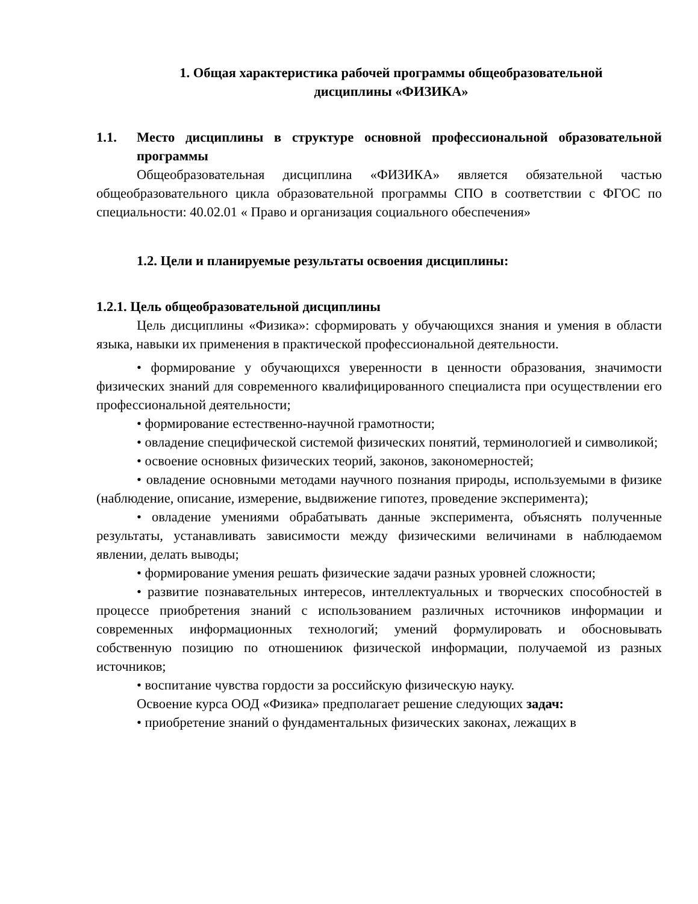1. Общая характеристика рабочей программы общеобразовательной
дисциплины «ФИЗИКА»
1.1. Место дисциплины в структуре основной профессиональной образовательной программы
Общеобразовательная дисциплина «ФИЗИКА» является обязательной частью общеобразовательного цикла образовательной программы СПО в соответствии с ФГОС по специальности: 40.02.01 « Право и организация социального обеспечения»
1.2. Цели и планируемые результаты освоения дисциплины:
1.2.1. Цель общеобразовательной дисциплины
Цель дисциплины «Физика»: сформировать у обучающихся знания и умения в области языка, навыки их применения в практической профессиональной деятельности.
• формирование у обучающихся уверенности в ценности образования, значимости физических знаний для современного квалифицированного специалиста при осуществлении его профессиональной деятельности;
• формирование естественно-научной грамотности;
• овладение специфической системой физических понятий, терминологией и символикой;
• освоение основных физических теорий, законов, закономерностей;
• овладение основными методами научного познания природы, используемыми в физике (наблюдение, описание, измерение, выдвижение гипотез, проведение эксперимента);
• овладение умениями обрабатывать данные эксперимента, объяснять полученные результаты, устанавливать зависимости между физическими величинами в наблюдаемом явлении, делать выводы;
• формирование умения решать физические задачи разных уровней сложности;
• развитие познавательных интересов, интеллектуальных и творческих способностей в процессе приобретения знаний с использованием различных источников информации и современных информационных технологий; умений формулировать и обосновывать собственную позицию по отношениюк физической информации, получаемой из разных источников;
• воспитание чувства гордости за российскую физическую науку.
Освоение курса ООД «Физика» предполагает решение следующих задач:
• приобретение знаний о фундаментальных физических законах, лежащих в